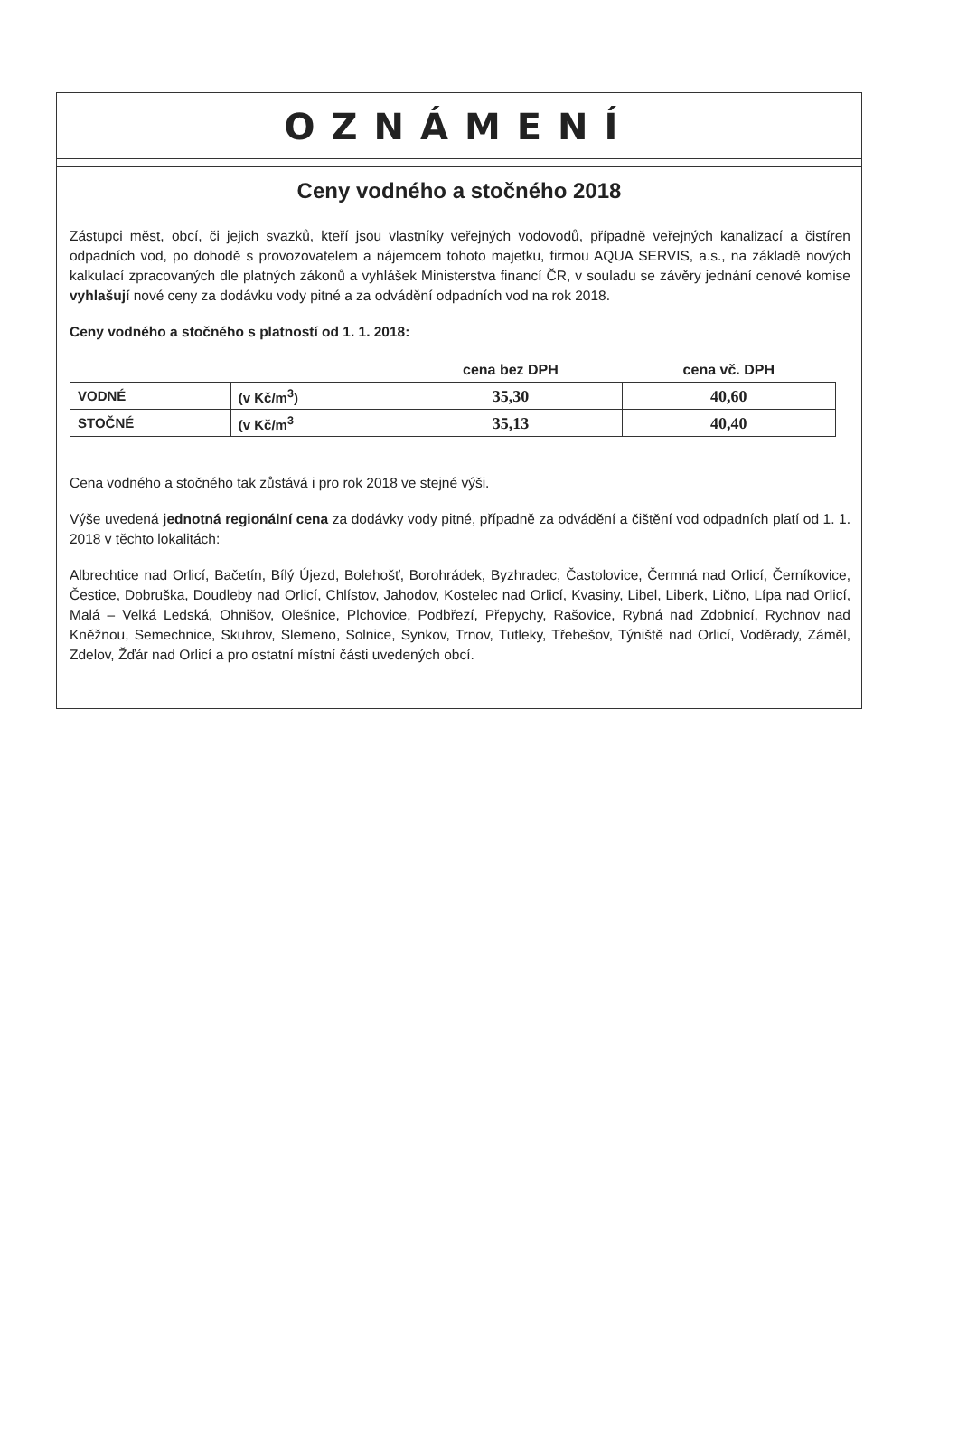OZNÁMENÍ
Ceny vodného a stočného 2018
Zástupci měst, obcí, či jejich svazků, kteří jsou vlastníky veřejných vodovodů, případně veřejných kanalizací a čistíren odpadních vod, po dohodě s provozovatelem a nájemcem tohoto majetku, firmou AQUA SERVIS, a.s., na základě nových kalkulací zpracovaných dle platných zákonů a vyhlášek Ministerstva financí ČR, v souladu se závěry jednání cenové komise vyhlašují nové ceny za dodávku vody pitné a za odvádění odpadních vod na rok 2018.
Ceny vodného a stočného s platností od 1. 1. 2018:
| | | cena bez DPH | cena vč. DPH |
| --- | --- | --- | --- |
| VODNÉ | (v Kč/m<sup>3</sup>) | 35,30 | 40,60 |
| STOČNÉ | (v Kč/m<sup>3</sup> | 35,13 | 40,40 |
Cena vodného a stočného tak zůstává i pro rok 2018 ve stejné výši.
Výše uvedená jednotná regionální cena za dodávky vody pitné, případně za odvádění a čištění vod odpadních platí od 1. 1. 2018 v těchto lokalitách:
Albrechtice nad Orlicí, Bačetín, Bílý Újezd, Bolehošť, Borohrádek, Byzhradec, Častolovice, Čermná nad Orlicí, Černíkovice, Čestice, Dobruška, Doudleby nad Orlicí, Chlístov, Jahodov, Kostelec nad Orlicí, Kvasiny, Libel, Liberk, Lično, Lípa nad Orlicí, Malá – Velká Ledská, Ohnišov, Olešnice, Plchovice, Podbřezí, Přepychy, Rašovice, Rybná nad Zdobnicí, Rychnov nad Kněžnou, Semechnice, Skuhrov, Slemeno, Solnice, Synkov, Trnov, Tutleky, Třebešov, Týniště nad Orlicí, Voděrady, Záměl, Zdelov, Žďár nad Orlicí a pro ostatní místní části uvedených obcí.